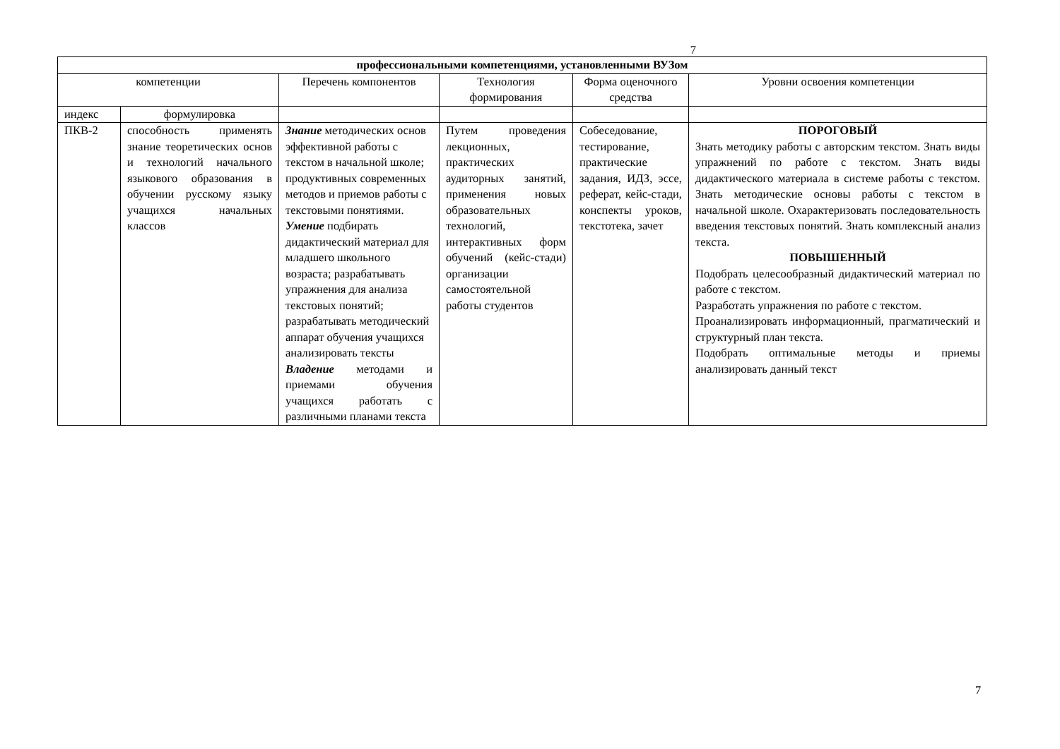7
| профессиональными компетенциями, установленными ВУЗом | | | | | |
| --- | --- | --- | --- | --- | --- |
| компетенции | | Перечень компонентов | Технология формирования | Форма оценочного средства | Уровни освоения компетенции |
| индекс | формулировка | | | | |
| ПКВ-2 | способность применять знание теоретических основ и технологий начального языкового образования в обучении русскому языку учащихся начальных классов | Знание методических основ эффективной работы с текстом в начальной школе; продуктивных современных методов и приемов работы с текстовыми понятиями. Умение подбирать дидактический материал для младшего школьного возраста; разрабатывать упражнения для анализа текстовых понятий; разрабатывать методический аппарат обучения учащихся анализировать тексты Владение методами и приемами обучения учащихся работать с различными планами текста | Путем проведения лекционных, практических аудиторных занятий, применения новых образовательных технологий, интерактивных форм обучений (кейс-стади) организации самостоятельной работы студентов | Собеседование, тестирование, практические задания, ИДЗ, эссе, реферат, кейс-стади, конспекты уроков, текстотека, зачет | ПОРОГОВЫЙ Знать методику работы с авторским текстом. Знать виды упражнений по работе с текстом. Знать виды дидактического материала в системе работы с текстом. Знать методические основы работы с текстом в начальной школе. Охарактеризовать последовательность введения текстовых понятий. Знать комплексный анализ текста. ПОВЫШЕННЫЙ Подобрать целесообразный дидактический материал по работе с текстом. Разработать упражнения по работе с текстом. Проанализировать информационный, прагматический и структурный план текста. Подобрать оптимальные методы и приемы анализировать данный текст |
7